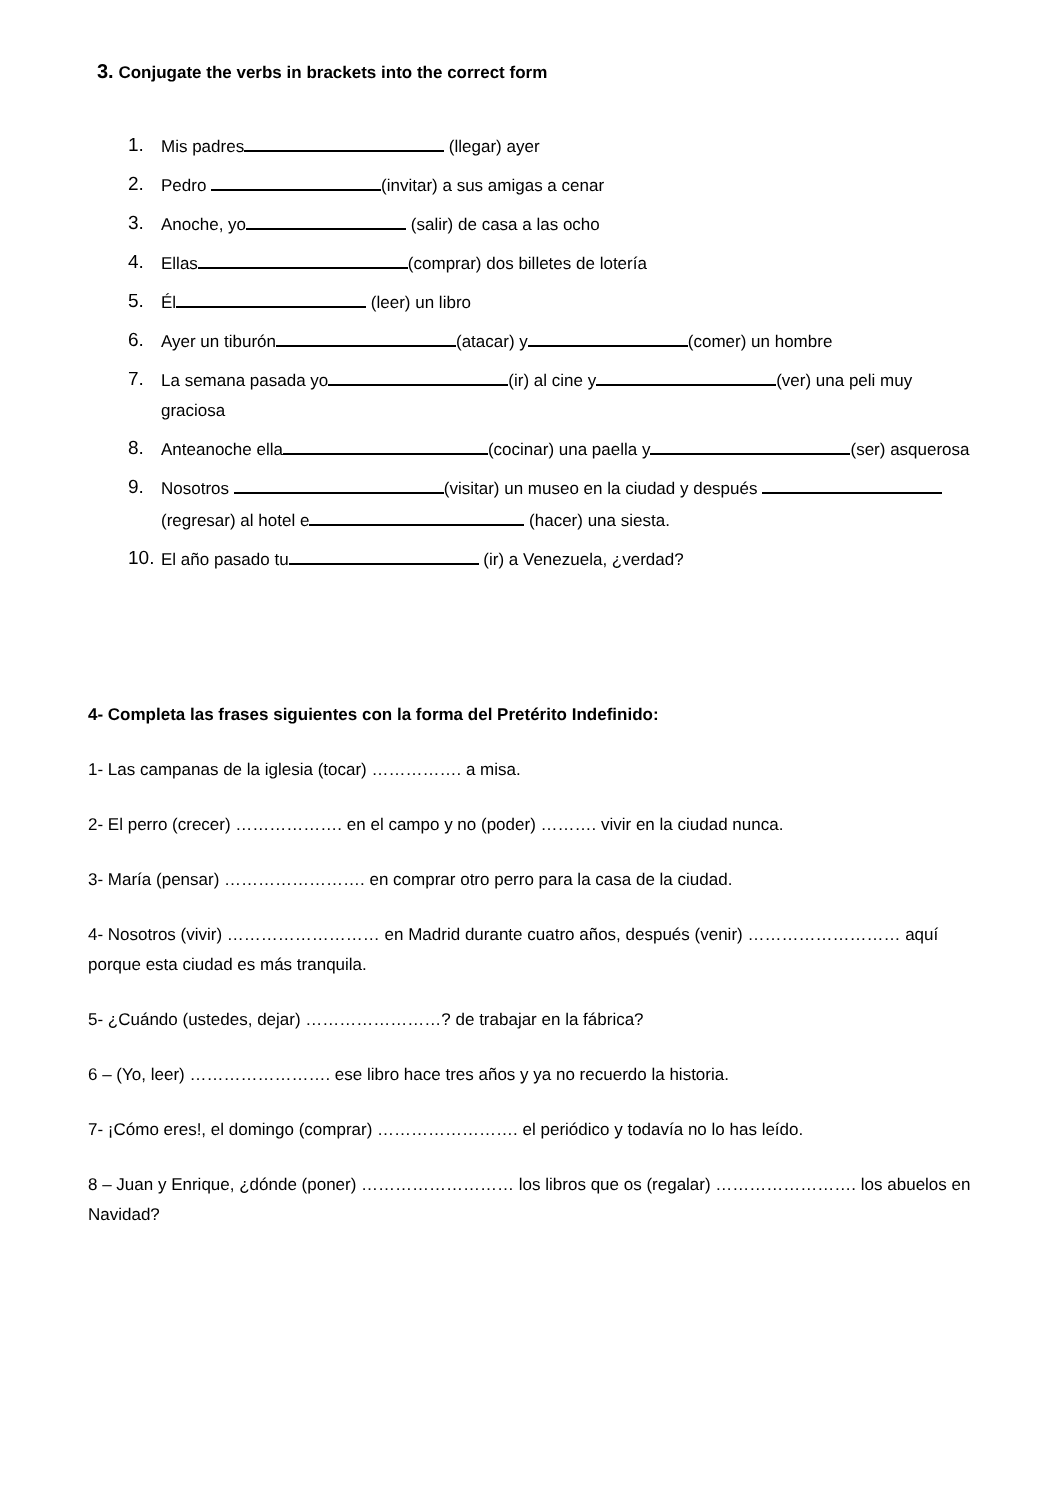3. Conjugate the verbs in brackets into the correct form
1. Mis padres (llegar) ayer
2. Pedro (invitar) a sus amigas a cenar
3. Anoche, yo (salir) de casa a las ocho
4. Ellas (comprar) dos billetes de lotería
5. Él (leer) un libro
6. Ayer un tiburón (atacar) y (comer) un hombre
7. La semana pasada yo (ir) al cine y (ver) una peli muy graciosa
8. Anteanoche ella (cocinar) una paella y (ser) asquerosa
9. Nosotros (visitar) un museo en la ciudad y después (regresar) al hotel e (hacer) una siesta.
10. El año pasado tu (ir) a Venezuela, ¿verdad?
4- Completa las frases siguientes con la forma del Pretérito Indefinido:
1- Las campanas de la iglesia (tocar) ……………. a misa.
2- El perro (crecer) ………………. en el campo y no (poder) ………. vivir en la ciudad nunca.
3- María (pensar) ……………………. en comprar otro perro para la casa de la ciudad.
4- Nosotros (vivir) ……………………… en Madrid durante cuatro años, después (venir) ……………………… aquí porque esta ciudad es más tranquila.
5- ¿Cuándo (ustedes, dejar) ……………………? de trabajar en la fábrica?
6 – (Yo, leer) ……………………. ese libro hace tres años y ya no recuerdo la historia.
7- ¡Cómo eres!, el domingo (comprar) ……………………. el periódico y todavía no lo has leído.
8 – Juan y Enrique, ¿dónde (poner) ……………………… los libros que os (regalar) ……………………. los abuelos en Navidad?